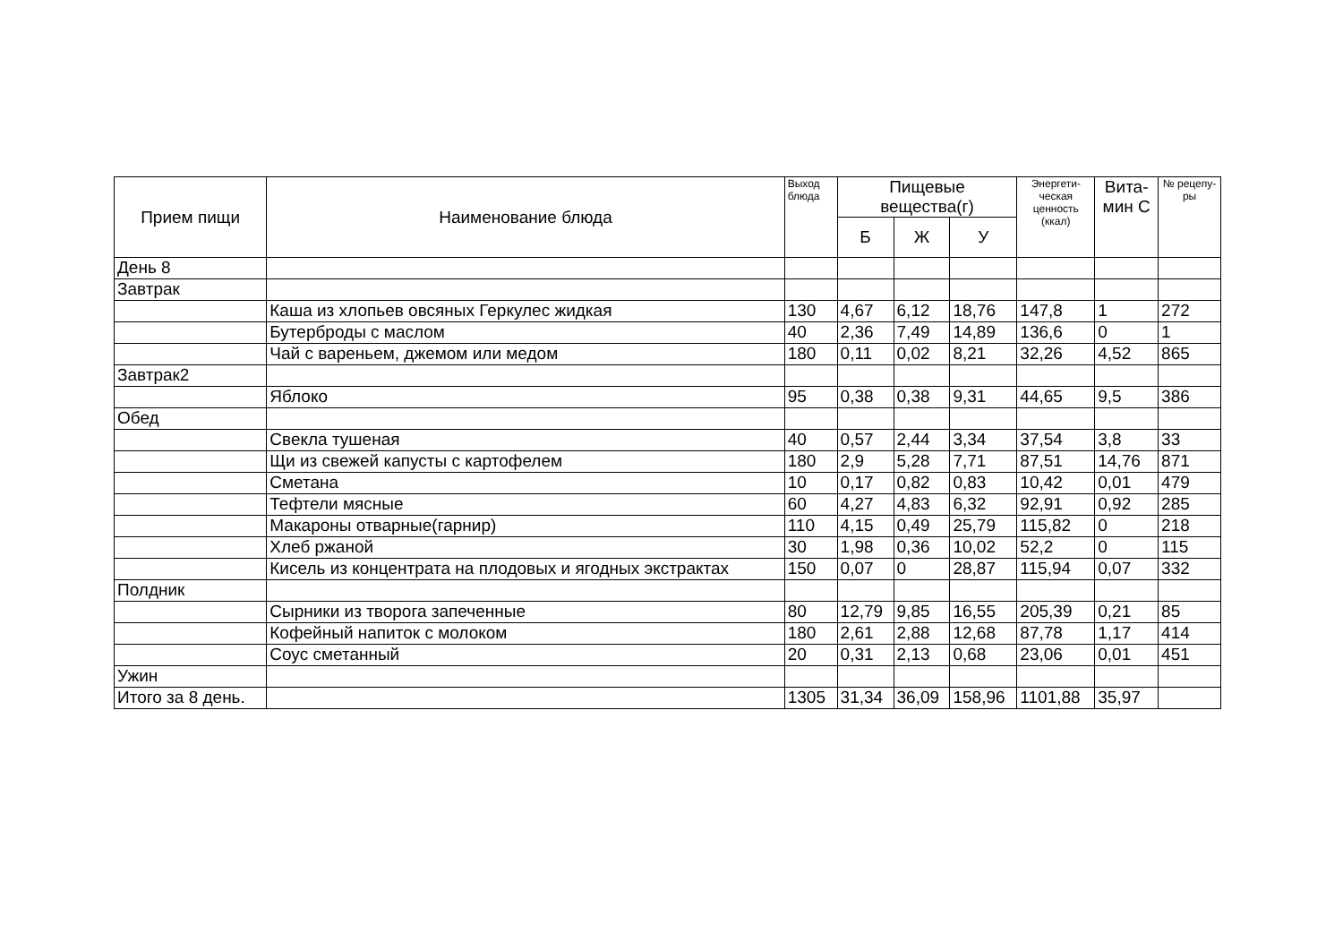| Прием пищи | Наименование блюда | Выход блюда | Пищевые вещества(г) | | | Энергети-ческая ценность (ккал) | Вита-мин С | № рецепу-ры |
| --- | --- | --- | --- | --- | --- | --- | --- | --- |
| | | | Б | Ж | У | | | |
| День 8 | | | | | | | | |
| Завтрак | | | | | | | | |
| | Каша из хлопьев овсяных Геркулес жидкая | 130 | 4,67 | 6,12 | 18,76 | 147,8 | 1 | 272 |
| | Бутерброды с маслом | 40 | 2,36 | 7,49 | 14,89 | 136,6 | 0 | 1 |
| | Чай с вареньем, джемом или медом | 180 | 0,11 | 0,02 | 8,21 | 32,26 | 4,52 | 865 |
| Завтрак2 | | | | | | | | |
| | Яблоко | 95 | 0,38 | 0,38 | 9,31 | 44,65 | 9,5 | 386 |
| Обед | | | | | | | | |
| | Свекла тушеная | 40 | 0,57 | 2,44 | 3,34 | 37,54 | 3,8 | 33 |
| | Щи из свежей капусты с картофелем | 180 | 2,9 | 5,28 | 7,71 | 87,51 | 14,76 | 871 |
| | Сметана | 10 | 0,17 | 0,82 | 0,83 | 10,42 | 0,01 | 479 |
| | Тефтели мясные | 60 | 4,27 | 4,83 | 6,32 | 92,91 | 0,92 | 285 |
| | Макароны отварные(гарнир) | 110 | 4,15 | 0,49 | 25,79 | 115,82 | 0 | 218 |
| | Хлеб ржаной | 30 | 1,98 | 0,36 | 10,02 | 52,2 | 0 | 115 |
| | Кисель из концентрата на плодовых и ягодных экстрактах | 150 | 0,07 | 0 | 28,87 | 115,94 | 0,07 | 332 |
| Полдник | | | | | | | | |
| | Сырники из творога запеченные | 80 | 12,79 | 9,85 | 16,55 | 205,39 | 0,21 | 85 |
| | Кофейный напиток с молоком | 180 | 2,61 | 2,88 | 12,68 | 87,78 | 1,17 | 414 |
| | Соус сметанный | 20 | 0,31 | 2,13 | 0,68 | 23,06 | 0,01 | 451 |
| Ужин | | | | | | | | |
| Итого за 8 день. | | 1305 | 31,34 | 36,09 | 158,96 | 1101,88 | 35,97 | |